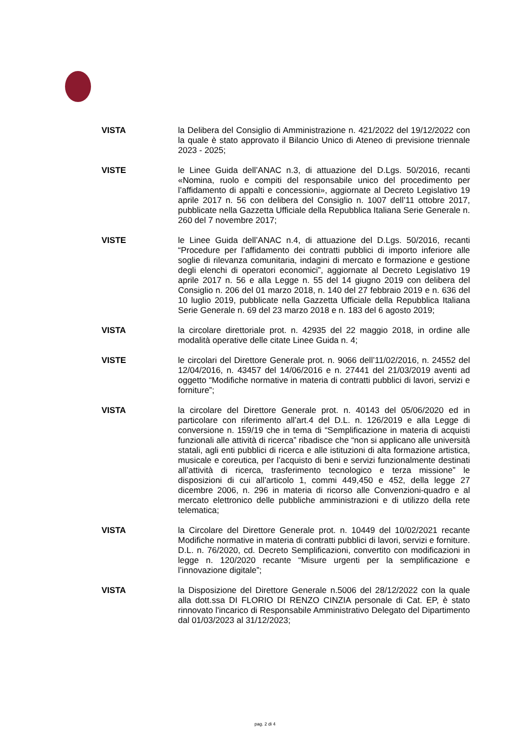VISTA la Delibera del Consiglio di Amministrazione n. 421/2022 del 19/12/2022 con la quale è stato approvato il Bilancio Unico di Ateneo di previsione triennale 2023 - 2025;
VISTE le Linee Guida dell’ANAC n.3, di attuazione del D.Lgs. 50/2016, recanti «Nomina, ruolo e compiti del responsabile unico del procedimento per l’affidamento di appalti e concessioni», aggiornate al Decreto Legislativo 19 aprile 2017 n. 56 con delibera del Consiglio n. 1007 dell’11 ottobre 2017, pubblicate nella Gazzetta Ufficiale della Repubblica Italiana Serie Generale n. 260 del 7 novembre 2017;
VISTE le Linee Guida dell’ANAC n.4, di attuazione del D.Lgs. 50/2016, recanti “Procedure per l’affidamento dei contratti pubblici di importo inferiore alle soglie di rilevanza comunitaria, indagini di mercato e formazione e gestione degli elenchi di operatori economici”, aggiornate al Decreto Legislativo 19 aprile 2017 n. 56 e alla Legge n. 55 del 14 giugno 2019 con delibera del Consiglio n. 206 del 01 marzo 2018, n. 140 del 27 febbraio 2019 e n. 636 del 10 luglio 2019, pubblicate nella Gazzetta Ufficiale della Repubblica Italiana Serie Generale n. 69 del 23 marzo 2018 e n. 183 del 6 agosto 2019;
VISTA la circolare direttoriale prot. n. 42935 del 22 maggio 2018, in ordine alle modalità operative delle citate Linee Guida n. 4;
VISTE le circolari del Direttore Generale prot. n. 9066 dell’11/02/2016, n. 24552 del 12/04/2016, n. 43457 del 14/06/2016 e n. 27441 del 21/03/2019 aventi ad oggetto “Modifiche normative in materia di contratti pubblici di lavori, servizi e forniture”;
VISTA la circolare del Direttore Generale prot. n. 40143 del 05/06/2020 ed in particolare con riferimento all’art.4 del D.L. n. 126/2019 e alla Legge di conversione n. 159/19 che in tema di “Semplificazione in materia di acquisti funzionali alle attività di ricerca” ribadisce che “non si applicano alle università statali, agli enti pubblici di ricerca e alle istituzioni di alta formazione artistica, musicale e coreutica, per l’acquisto di beni e servizi funzionalmente destinati all’attività di ricerca, trasferimento tecnologico e terza missione” le disposizioni di cui all’articolo 1, commi 449,450 e 452, della legge 27 dicembre 2006, n. 296 in materia di ricorso alle Convenzioni-quadro e al mercato elettronico delle pubbliche amministrazioni e di utilizzo della rete telematica;
VISTA la Circolare del Direttore Generale prot. n. 10449 del 10/02/2021 recante Modifiche normative in materia di contratti pubblici di lavori, servizi e forniture. D.L. n. 76/2020, cd. Decreto Semplificazioni, convertito con modificazioni in legge n. 120/2020 recante “Misure urgenti per la semplificazione e l’innovazione digitale”;
VISTA la Disposizione del Direttore Generale n.5006 del 28/12/2022 con la quale alla dott.ssa DI FLORIO DI RENZO CINZIA personale di Cat. EP, è stato rinnovato l'incarico di Responsabile Amministrativo Delegato del Dipartimento dal 01/03/2023 al 31/12/2023;
pag. 2 di 4